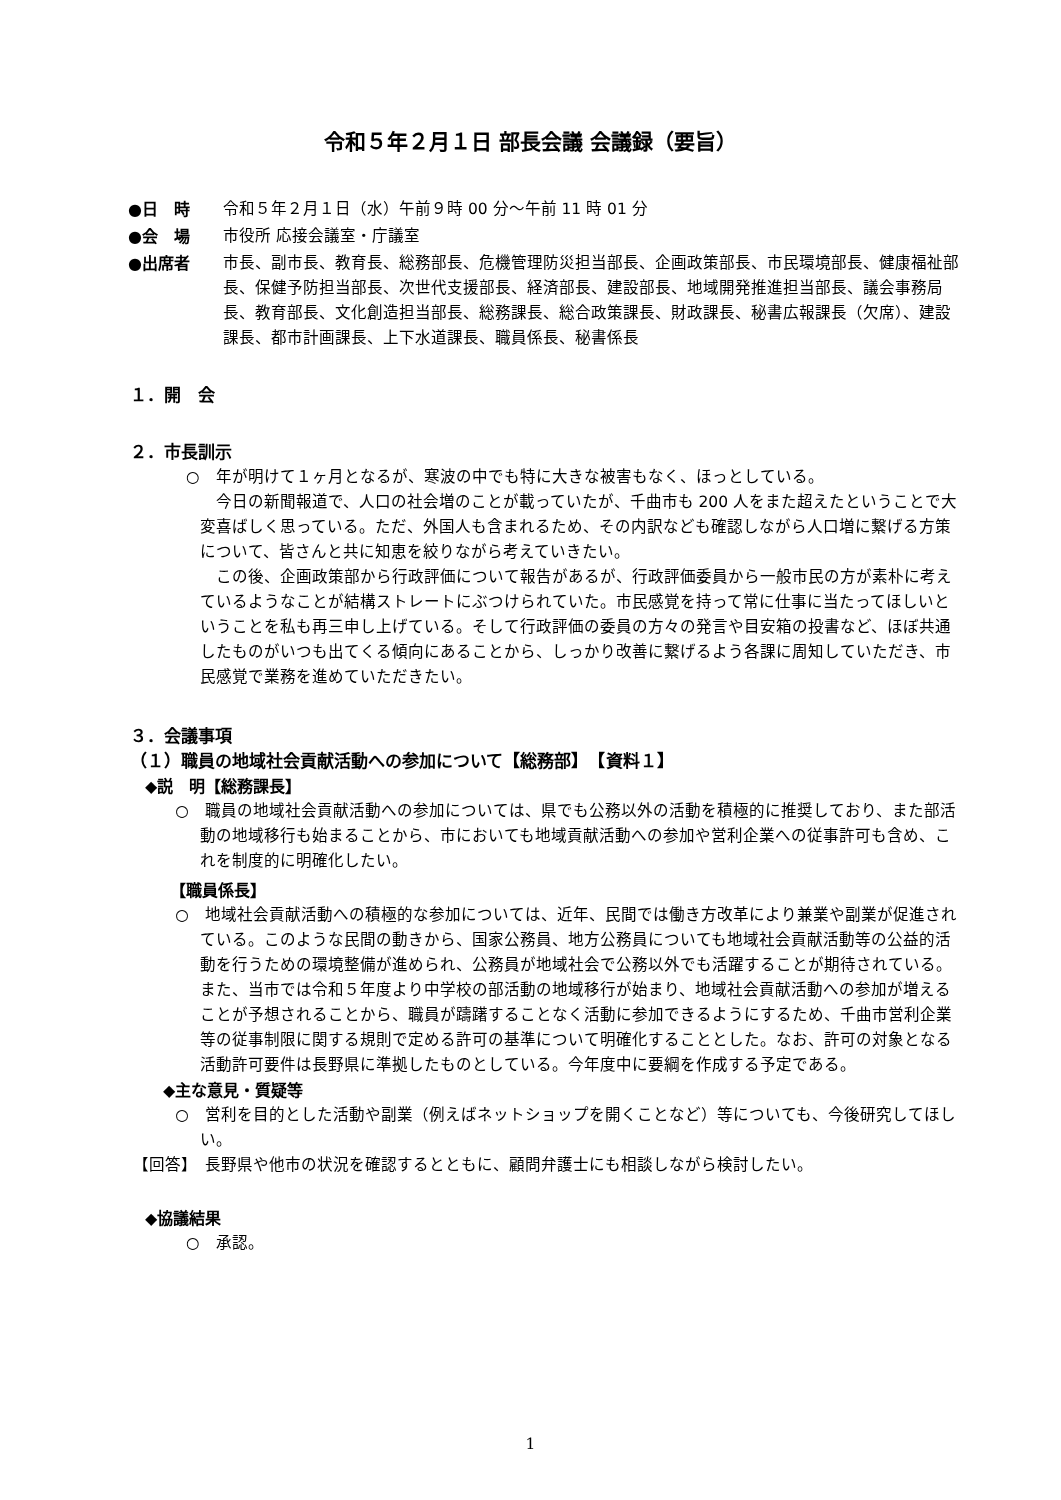令和５年２月１日 部長会議 会議録（要旨）
●日　時 令和５年２月１日（水）午前９時 00 分～午前 11 時 01 分
●会　場 市役所 応接会議室・庁議室
●出席者 市長、副市長、教育長、総務部長、危機管理防災担当部長、企画政策部長、市民環境部長、健康福祉部長、保健予防担当部長、次世代支援部長、経済部長、建設部長、地域開発推進担当部長、議会事務局長、教育部長、文化創造担当部長、総務課長、総合政策課長、財政課長、秘書広報課長（欠席）、建設課長、都市計画課長、上下水道課長、職員係長、秘書係長
１．開　会
２．市長訓示
○　年が明けて１ヶ月となるが、寒波の中でも特に大きな被害もなく、ほっとしている。
今日の新聞報道で、人口の社会増のことが載っていたが、千曲市も 200 人をまた超えたということで大変喜ばしく思っている。ただ、外国人も含まれるため、その内訳なども確認しながら人口増に繋げる方策について、皆さんと共に知恵を絞りながら考えていきたい。
この後、企画政策部から行政評価について報告があるが、行政評価委員から一般市民の方が素朴に考えているようなことが結構ストレートにぶつけられていた。市民感覚を持って常に仕事に当たってほしいということを私も再三申し上げている。そして行政評価の委員の方々の発言や目安箱の投書など、ほぼ共通したものがいつも出てくる傾向にあることから、しっかり改善に繋げるよう各課に周知していただき、市民感覚で業務を進めていただきたい。
３．会議事項
（１）職員の地域社会貢献活動への参加について【総務部】　【資料１】
◆説　明【総務課長】
○　職員の地域社会貢献活動への参加については、県でも公務以外の活動を積極的に推奨しており、また部活動の地域移行も始まることから、市においても地域貢献活動への参加や営利企業への従事許可も含め、これを制度的に明確化したい。
【職員係長】
○　地域社会貢献活動への積極的な参加については、近年、民間では働き方改革により兼業や副業が促進されている。このような民間の動きから、国家公務員、地方公務員についても地域社会貢献活動等の公益的活動を行うための環境整備が進められ、公務員が地域社会で公務以外でも活躍することが期待されている。また、当市では令和５年度より中学校の部活動の地域移行が始まり、地域社会貢献活動への参加が増えることが予想されることから、職員が躊躇することなく活動に参加できるようにするため、千曲市営利企業等の従事制限に関する規則で定める許可の基準について明確化することとした。なお、許可の対象となる活動許可要件は長野県に準拠したものとしている。今年度中に要綱を作成する予定である。
◆主な意見・質疑等
○　営利を目的とした活動や副業（例えばネットショップを開くことなど）等についても、今後研究してほしい。
【回答】　長野県や他市の状況を確認するとともに、顧問弁護士にも相談しながら検討したい。
◆協議結果
○　承認。
1